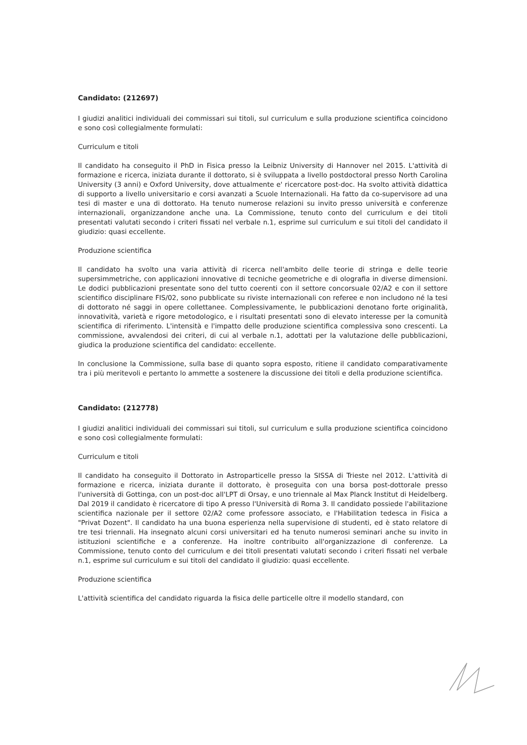Candidato: (212697)
I giudizi analitici individuali dei commissari sui titoli, sul curriculum e sulla produzione scientifica coincidono e sono così collegialmente formulati:
Curriculum e titoli
Il candidato ha conseguito il PhD in Fisica presso la Leibniz University di Hannover nel 2015. L'attività di formazione e ricerca, iniziata durante il dottorato, si è sviluppata a livello postdoctoral presso North Carolina University (3 anni) e Oxford University, dove attualmente e' ricercatore post-doc. Ha svolto attività didattica di supporto a livello universitario e corsi avanzati a Scuole Internazionali. Ha fatto da co-supervisore ad una tesi di master e una di dottorato. Ha tenuto numerose relazioni su invito presso università e conferenze internazionali, organizzandone anche una. La Commissione, tenuto conto del curriculum e dei titoli presentati valutati secondo i criteri fissati nel verbale n.1, esprime sul curriculum e sui titoli del candidato il giudizio: quasi eccellente.
Produzione scientifica
Il candidato ha svolto una varia attività di ricerca nell'ambito delle teorie di stringa e delle teorie supersimmetriche, con applicazioni innovative di tecniche geometriche e di olografia in diverse dimensioni. Le dodici pubblicazioni presentate sono del tutto coerenti con il settore concorsuale 02/A2 e con il settore scientifico disciplinare FIS/02, sono pubblicate su riviste internazionali con referee e non includono né la tesi di dottorato né saggi in opere collettanee. Complessivamente, le pubblicazioni denotano forte originalità, innovatività, varietà e rigore metodologico, e i risultati presentati sono di elevato interesse per la comunità scientifica di riferimento. L'intensità e l'impatto delle produzione scientifica complessiva sono crescenti. La commissione, avvalendosi dei criteri, di cui al verbale n.1, adottati per la valutazione delle pubblicazioni, giudica la produzione scientifica del candidato: eccellente.
In conclusione la Commissione, sulla base di quanto sopra esposto, ritiene il candidato comparativamente tra i più meritevoli e pertanto lo ammette a sostenere la discussione dei titoli e della produzione scientifica.
Candidato: (212778)
I giudizi analitici individuali dei commissari sui titoli, sul curriculum e sulla produzione scientifica coincidono e sono così collegialmente formulati:
Curriculum e titoli
Il candidato ha conseguito il Dottorato in Astroparticelle presso la SISSA di Trieste nel 2012. L'attività di formazione e ricerca, iniziata durante il dottorato, è proseguita con una borsa post-dottorale presso l'università di Gottinga, con un post-doc all'LPT di Orsay, e uno triennale al Max Planck Institut di Heidelberg. Dal 2019 il candidato è ricercatore di tipo A presso l'Università di Roma 3. Il candidato possiede l'abilitazione scientifica nazionale per il settore 02/A2 come professore associato, e l'Habilitation tedesca in Fisica a "Privat Dozent". Il candidato ha una buona esperienza nella supervisione di studenti, ed è stato relatore di tre tesi triennali. Ha insegnato alcuni corsi universitari ed ha tenuto numerosi seminari anche su invito in istituzioni scientifiche e a conferenze. Ha inoltre contribuito all'organizzazione di conferenze. La Commissione, tenuto conto del curriculum e dei titoli presentati valutati secondo i criteri fissati nel verbale n.1, esprime sul curriculum e sui titoli del candidato il giudizio: quasi eccellente.
Produzione scientifica
L'attività scientifica del candidato riguarda la fisica delle particelle oltre il modello standard, con